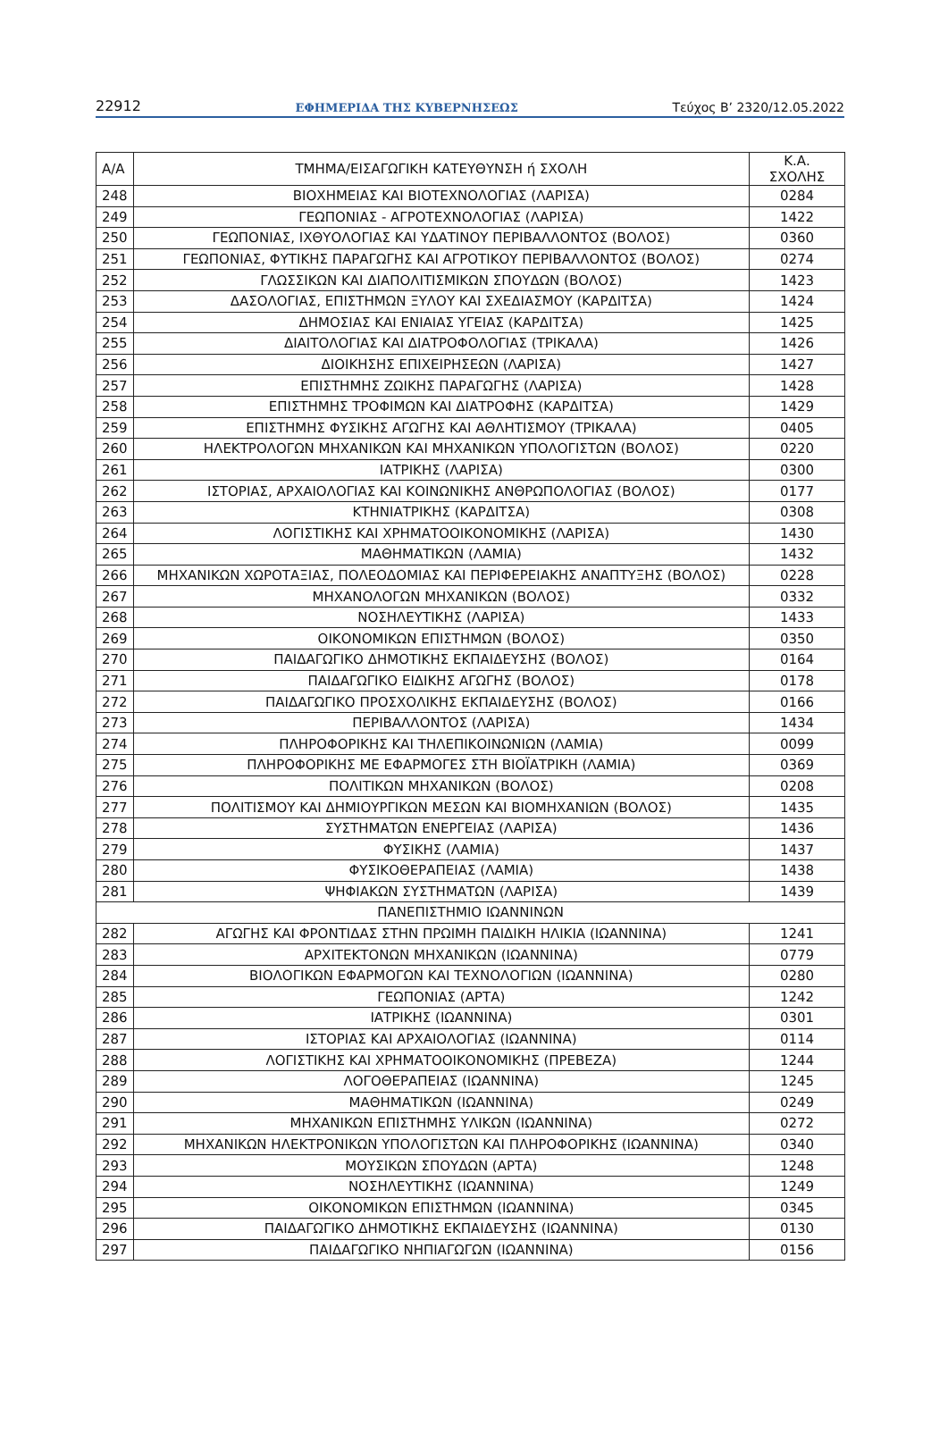22912 ΕΦΗΜΕΡΙΔΑ ΤΗΣ ΚΥΒΕΡΝΗΣΕΩΣ Τεύχος B’ 2320/12.05.2022
| Α/Α | ΤΜΗΜΑ/ΕΙΣΑΓΩΓΙΚΗ ΚΑΤΕΥΘΥΝΣΗ ή ΣΧΟΛΗ | Κ.Α. ΣΧΟΛΗΣ |
| --- | --- | --- |
| 248 | ΒΙΟΧΗΜΕΙΑΣ ΚΑΙ ΒΙΟΤΕΧΝΟΛΟΓΙΑΣ (ΛΑΡΙΣΑ) | 0284 |
| 249 | ΓΕΩΠΟΝΙΑΣ - ΑΓΡΟΤΕΧΝΟΛΟΓΙΑΣ (ΛΑΡΙΣΑ) | 1422 |
| 250 | ΓΕΩΠΟΝΙΑΣ, ΙΧΘΥΟΛΟΓΙΑΣ ΚΑΙ ΥΔΑΤΙΝΟΥ ΠΕΡΙΒΑΛΛΟΝΤΟΣ (ΒΟΛΟΣ) | 0360 |
| 251 | ΓΕΩΠΟΝΙΑΣ, ΦΥΤΙΚΗΣ ΠΑΡΑΓΩΓΗΣ ΚΑΙ ΑΓΡΟΤΙΚΟΥ ΠΕΡΙΒΑΛΛΟΝΤΟΣ (ΒΟΛΟΣ) | 0274 |
| 252 | ΓΛΩΣΣΙΚΩΝ ΚΑΙ ΔΙΑΠΟΛΙΤΙΣΜΙΚΩΝ ΣΠΟΥΔΩΝ (ΒΟΛΟΣ) | 1423 |
| 253 | ΔΑΣΟΛΟΓΙΑΣ, ΕΠΙΣΤΗΜΩΝ ΞΥΛΟΥ ΚΑΙ ΣΧΕΔΙΑΣΜΟΥ (ΚΑΡΔΙΤΣΑ) | 1424 |
| 254 | ΔΗΜΟΣΙΑΣ ΚΑΙ ΕΝΙΑΙΑΣ ΥΓΕΙΑΣ (ΚΑΡΔΙΤΣΑ) | 1425 |
| 255 | ΔΙΑΙΤΟΛΟΓΙΑΣ ΚΑΙ ΔΙΑΤΡΟΦΟΛΟΓΙΑΣ (ΤΡΙΚΑΛΑ) | 1426 |
| 256 | ΔΙΟΙΚΗΣΗΣ ΕΠΙΧΕΙΡΗΣΕΩΝ (ΛΑΡΙΣΑ) | 1427 |
| 257 | ΕΠΙΣΤΗΜΗΣ ΖΩΙΚΗΣ ΠΑΡΑΓΩΓΗΣ (ΛΑΡΙΣΑ) | 1428 |
| 258 | ΕΠΙΣΤΗΜΗΣ ΤΡΟΦΙΜΩΝ ΚΑΙ ΔΙΑΤΡΟΦΗΣ (ΚΑΡΔΙΤΣΑ) | 1429 |
| 259 | ΕΠΙΣΤΗΜΗΣ ΦΥΣΙΚΗΣ ΑΓΩΓΗΣ ΚΑΙ ΑΘΛΗΤΙΣΜΟΥ (ΤΡΙΚΑΛΑ) | 0405 |
| 260 | ΗΛΕΚΤΡΟΛΟΓΩΝ ΜΗΧΑΝΙΚΩΝ ΚΑΙ ΜΗΧΑΝΙΚΩΝ ΥΠΟΛΟΓΙΣΤΩΝ (ΒΟΛΟΣ) | 0220 |
| 261 | ΙΑΤΡΙΚΗΣ (ΛΑΡΙΣΑ) | 0300 |
| 262 | ΙΣΤΟΡΙΑΣ, ΑΡΧΑΙΟΛΟΓΙΑΣ ΚΑΙ ΚΟΙΝΩΝΙΚΗΣ ΑΝΘΡΩΠΟΛΟΓΙΑΣ (ΒΟΛΟΣ) | 0177 |
| 263 | ΚΤΗΝΙΑΤΡΙΚΗΣ (ΚΑΡΔΙΤΣΑ) | 0308 |
| 264 | ΛΟΓΙΣΤΙΚΗΣ ΚΑΙ ΧΡΗΜΑΤΟΟΙΚΟΝΟΜΙΚΗΣ (ΛΑΡΙΣΑ) | 1430 |
| 265 | ΜΑΘΗΜΑΤΙΚΩΝ (ΛΑΜΙΑ) | 1432 |
| 266 | ΜΗΧΑΝΙΚΩΝ ΧΩΡΟΤΑΞΙΑΣ, ΠΟΛΕΟΔΟΜΙΑΣ ΚΑΙ ΠΕΡΙΦΕΡΕΙΑΚΗΣ ΑΝΑΠΤΥΞΗΣ (ΒΟΛΟΣ) | 0228 |
| 267 | ΜΗΧΑΝΟΛΟΓΩΝ ΜΗΧΑΝΙΚΩΝ (ΒΟΛΟΣ) | 0332 |
| 268 | ΝΟΣΗΛΕΥΤΙΚΗΣ (ΛΑΡΙΣΑ) | 1433 |
| 269 | ΟΙΚΟΝΟΜΙΚΩΝ ΕΠΙΣΤΗΜΩΝ (ΒΟΛΟΣ) | 0350 |
| 270 | ΠΑΙΔΑΓΩΓΙΚΟ ΔΗΜΟΤΙΚΗΣ ΕΚΠΑΙΔΕΥΣΗΣ (ΒΟΛΟΣ) | 0164 |
| 271 | ΠΑΙΔΑΓΩΓΙΚΟ ΕΙΔΙΚΗΣ ΑΓΩΓΗΣ (ΒΟΛΟΣ) | 0178 |
| 272 | ΠΑΙΔΑΓΩΓΙΚΟ ΠΡΟΣΧΟΛΙΚΗΣ ΕΚΠΑΙΔΕΥΣΗΣ (ΒΟΛΟΣ) | 0166 |
| 273 | ΠΕΡΙΒΑΛΛΟΝΤΟΣ (ΛΑΡΙΣΑ) | 1434 |
| 274 | ΠΛΗΡΟΦΟΡΙΚΗΣ ΚΑΙ ΤΗΛΕΠΙΚΟΙΝΩΝΙΩΝ (ΛΑΜΙΑ) | 0099 |
| 275 | ΠΛΗΡΟΦΟΡΙΚΗΣ ΜΕ ΕΦΑΡΜΟΓΕΣ ΣΤΗ ΒΙΟΪΑΤΡΙΚΗ (ΛΑΜΙΑ) | 0369 |
| 276 | ΠΟΛΙΤΙΚΩΝ ΜΗΧΑΝΙΚΩΝ (ΒΟΛΟΣ) | 0208 |
| 277 | ΠΟΛΙΤΙΣΜΟΥ ΚΑΙ ΔΗΜΙΟΥΡΓΙΚΩΝ ΜΕΣΩΝ ΚΑΙ ΒΙΟΜΗΧΑΝΙΩΝ (ΒΟΛΟΣ) | 1435 |
| 278 | ΣΥΣΤΗΜΑΤΩΝ ΕΝΕΡΓΕΙΑΣ (ΛΑΡΙΣΑ) | 1436 |
| 279 | ΦΥΣΙΚΗΣ (ΛΑΜΙΑ) | 1437 |
| 280 | ΦΥΣΙΚΟΘΕΡΑΠΕΙΑΣ (ΛΑΜΙΑ) | 1438 |
| 281 | ΨΗΦΙΑΚΩΝ ΣΥΣΤΗΜΑΤΩΝ (ΛΑΡΙΣΑ) | 1439 |
| ΠΑΝΕΠΙΣΤΗΜΙΟ ΙΩΑΝΝΙΝΩΝ | | |
| 282 | ΑΓΩΓΗΣ ΚΑΙ ΦΡΟΝΤΙΔΑΣ ΣΤΗΝ ΠΡΩΙΜΗ ΠΑΙΔΙΚΗ ΗΛΙΚΙΑ (ΙΩΑΝΝΙΝΑ) | 1241 |
| 283 | ΑΡΧΙΤΕΚΤΟΝΩΝ ΜΗΧΑΝΙΚΩΝ (ΙΩΑΝΝΙΝΑ) | 0779 |
| 284 | ΒΙΟΛΟΓΙΚΩΝ ΕΦΑΡΜΟΓΩΝ ΚΑΙ ΤΕΧΝΟΛΟΓΙΩΝ (ΙΩΑΝΝΙΝΑ) | 0280 |
| 285 | ΓΕΩΠΟΝΙΑΣ (ΑΡΤΑ) | 1242 |
| 286 | ΙΑΤΡΙΚΗΣ (ΙΩΑΝΝΙΝΑ) | 0301 |
| 287 | ΙΣΤΟΡΙΑΣ ΚΑΙ ΑΡΧΑΙΟΛΟΓΙΑΣ (ΙΩΑΝΝΙΝΑ) | 0114 |
| 288 | ΛΟΓΙΣΤΙΚΗΣ ΚΑΙ ΧΡΗΜΑΤΟΟΙΚΟΝΟΜΙΚΗΣ (ΠΡΕΒΕΖΑ) | 1244 |
| 289 | ΛΟΓΟΘΕΡΑΠΕΙΑΣ (ΙΩΑΝΝΙΝΑ) | 1245 |
| 290 | ΜΑΘΗΜΑΤΙΚΩΝ (ΙΩΑΝΝΙΝΑ) | 0249 |
| 291 | ΜΗΧΑΝΙΚΩΝ ΕΠΙΣΤΗΜΗΣ ΥΛΙΚΩΝ (ΙΩΑΝΝΙΝΑ) | 0272 |
| 292 | ΜΗΧΑΝΙΚΩΝ ΗΛΕΚΤΡΟΝΙΚΩΝ ΥΠΟΛΟΓΙΣΤΩΝ ΚΑΙ ΠΛΗΡΟΦΟΡΙΚΗΣ (ΙΩΑΝΝΙΝΑ) | 0340 |
| 293 | ΜΟΥΣΙΚΩΝ ΣΠΟΥΔΩΝ (ΑΡΤΑ) | 1248 |
| 294 | ΝΟΣΗΛΕΥΤΙΚΗΣ (ΙΩΑΝΝΙΝΑ) | 1249 |
| 295 | ΟΙΚΟΝΟΜΙΚΩΝ ΕΠΙΣΤΗΜΩΝ (ΙΩΑΝΝΙΝΑ) | 0345 |
| 296 | ΠΑΙΔΑΓΩΓΙΚΟ ΔΗΜΟΤΙΚΗΣ ΕΚΠΑΙΔΕΥΣΗΣ (ΙΩΑΝΝΙΝΑ) | 0130 |
| 297 | ΠΑΙΔΑΓΩΓΙΚΟ ΝΗΠΙΑΓΩΓΩΝ (ΙΩΑΝΝΙΝΑ) | 0156 |